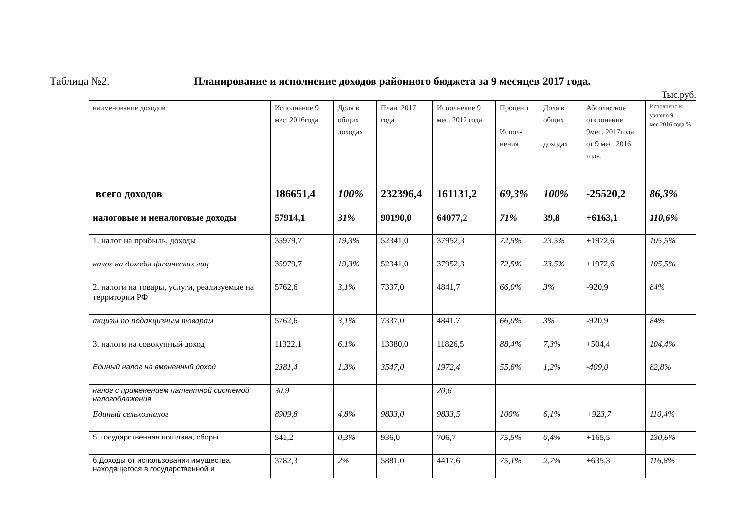Таблица №2. Планирование и исполнение доходов районного бюджета за 9 месяцев 2017 года.
Тыс.руб.
| наименование доходов | Исполнение 9 мес. 2016года | Доля в общих доходах | План .2017 года | Исполнение 9 мес. 2017 года | Процен т Испол-нения | Доля в общих доходах | Абсолютное отклонение 9мес. 2017года от 9 мес. 2016 года. | Исполнено к уровню 9 мес.2016 года % |
| всего доходов | 186651,4 | 100% | 232396,4 | 161131,2 | 69,3% | 100% | -25520,2 | 86,3% |
| налоговые и неналоговые доходы | 57914,1 | 31% | 90190,0 | 64077,2 | 71% | 39,8 | +6163,1 | 110,6% |
| 1. налог на прибыль, доходы | 35979,7 | 19,3% | 52341,0 | 37952,3 | 72,5% | 23,5% | +1972,6 | 105,5% |
| налог на доходы физических лиц | 35979,7 | 19,3% | 52341,0 | 37952,3 | 72,5% | 23,5% | +1972,6 | 105,5% |
| 2. налоги на товары, услуги, реализуемые на территории РФ | 5762,6 | 3,1% | 7337,0 | 4841,7 | 66,0% | 3% | -920,9 | 84% |
| акцизы по подакцизным товарам | 5762,6 | 3,1% | 7337,0 | 4841,7 | 66,0% | 3% | -920,9 | 84% |
| 3. налоги на совокупный доход | 11322,1 | 6,1% | 13380,0 | 11826,5 | 88,4% | 7,3% | +504,4 | 104,4% |
| Единый налог на вмененный доход | 2381,4 | 1,3% | 3547,0 | 1972,4 | 55,6% | 1,2% | -409,0 | 82,8% |
| налог с применением патентной системой налогоблажения | 30,9 | | | 20,6 | | | | |
| Единый сельхозналог | 8909,8 | 4,8% | 9833,0 | 9833,5 | 100% | 6,1% | +923,7 | 110,4% |
| 5. государственная пошлина, сборы. | 541,2 | 0,3% | 936,0 | 706,7 | 75,5% | 0,4% | +165,5 | 130,6% |
| 6.Доходы от использования имущества, находящегося в государственной и | 3782,3 | 2% | 5881,0 | 4417,6 | 75,1% | 2,7% | +635,3 | 116,8% |